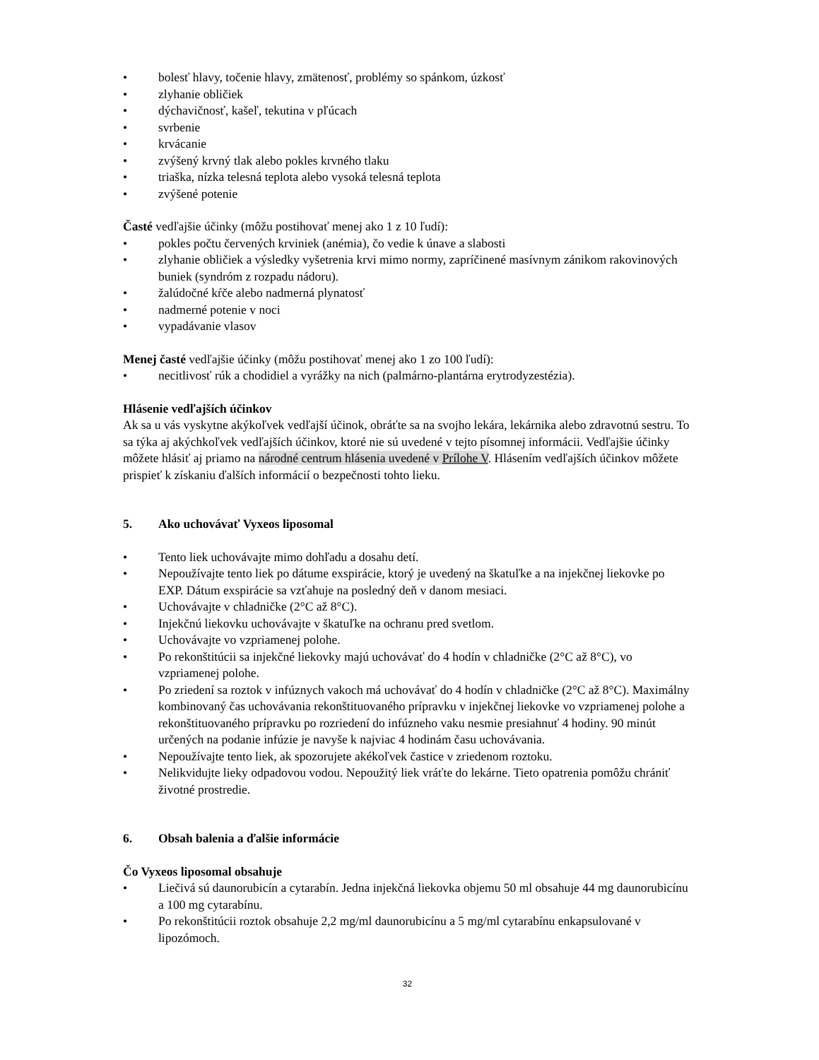• bolesť hlavy, točenie hlavy, zmätenosť, problémy so spánkom, úzkosť
• zlyhanie obličiek
• dýchavičnosť, kašeľ, tekutina v pľúcach
• svrbenie
• krvácanie
• zvýšený krvný tlak alebo pokles krvného tlaku
• triaška, nízka telesná teplota alebo vysoká telesná teplota
• zvýšené potenie
Časté vedľajšie účinky (môžu postihovať menej ako 1 z 10 ľudí):
• pokles počtu červených krviniek (anémia), čo vedie k únave a slabosti
• zlyhanie obličiek a výsledky vyšetrenia krvi mimo normy, zapríčinené masívnym zánikom rakovinových buniek (syndróm z rozpadu nádoru).
• žalúdočné kŕče alebo nadmerná plynatosť
• nadmerné potenie v noci
• vypadávanie vlasov
Menej časté vedľajšie účinky (môžu postihovať menej ako 1 zo 100 ľudí):
• necitlivosť rúk a chodidiel a vyrážky na nich (palmárno-plantárna erytrodyzestézia).
Hlásenie vedľajších účinkov
Ak sa u vás vyskytne akýkoľvek vedľajší účinok, obráťte sa na svojho lekára, lekárnika alebo zdravotnú sestru. To sa týka aj akýchkoľvek vedľajších účinkov, ktoré nie sú uvedené v tejto písomnej informácii. Vedľajšie účinky môžete hlásiť aj priamo na národné centrum hlásenia uvedené v Prílohe V. Hlásením vedľajších účinkov môžete prispieť k získaniu ďalších informácií o bezpečnosti tohto lieku.
5. Ako uchovávať Vyxeos liposomal
• Tento liek uchovávajte mimo dohľadu a dosahu detí.
• Nepoužívajte tento liek po dátume exspirácie, ktorý je uvedený na škatuľke a na injekčnej liekovke po EXP. Dátum exspirácie sa vzťahuje na posledný deň v danom mesiaci.
• Uchovávajte v chladničke (2°C až 8°C).
• Injekčnú liekovku uchovávajte v škatuľke na ochranu pred svetlom.
• Uchovávajte vo vzpriamenej polohe.
• Po rekonštitúcii sa injekčné liekovky majú uchovávať do 4 hodín v chladničke (2°C až 8°C), vo vzpriamenej polohe.
• Po zriedení sa roztok v infúznych vakoch má uchovávať do 4 hodín v chladničke (2°C až 8°C). Maximálny kombinovaný čas uchovávania rekonštituovaného prípravku v injekčnej liekovke vo vzpriamenej polohe a rekonštituovaného prípravku po rozriedení do infúzneho vaku nesmie presiahnuť 4 hodiny. 90 minút určených na podanie infúzie je navyše k najviac 4 hodinám času uchovávania.
• Nepoužívajte tento liek, ak spozorujete akékoľvek častice v zriedenom roztoku.
• Nelikvidujte lieky odpadovou vodou. Nepoužitý liek vráťte do lekárne. Tieto opatrenia pomôžu chrániť životné prostredie.
6. Obsah balenia a ďalšie informácie
Čo Vyxeos liposomal obsahuje
• Liečivá sú daunorubicín a cytarabín. Jedna injekčná liekovka objemu 50 ml obsahuje 44 mg daunorubicínu a 100 mg cytarabínu.
• Po rekonštitúcii roztok obsahuje 2,2 mg/ml daunorubicínu a 5 mg/ml cytarabínu enkapsulované v lipozómoch.
32